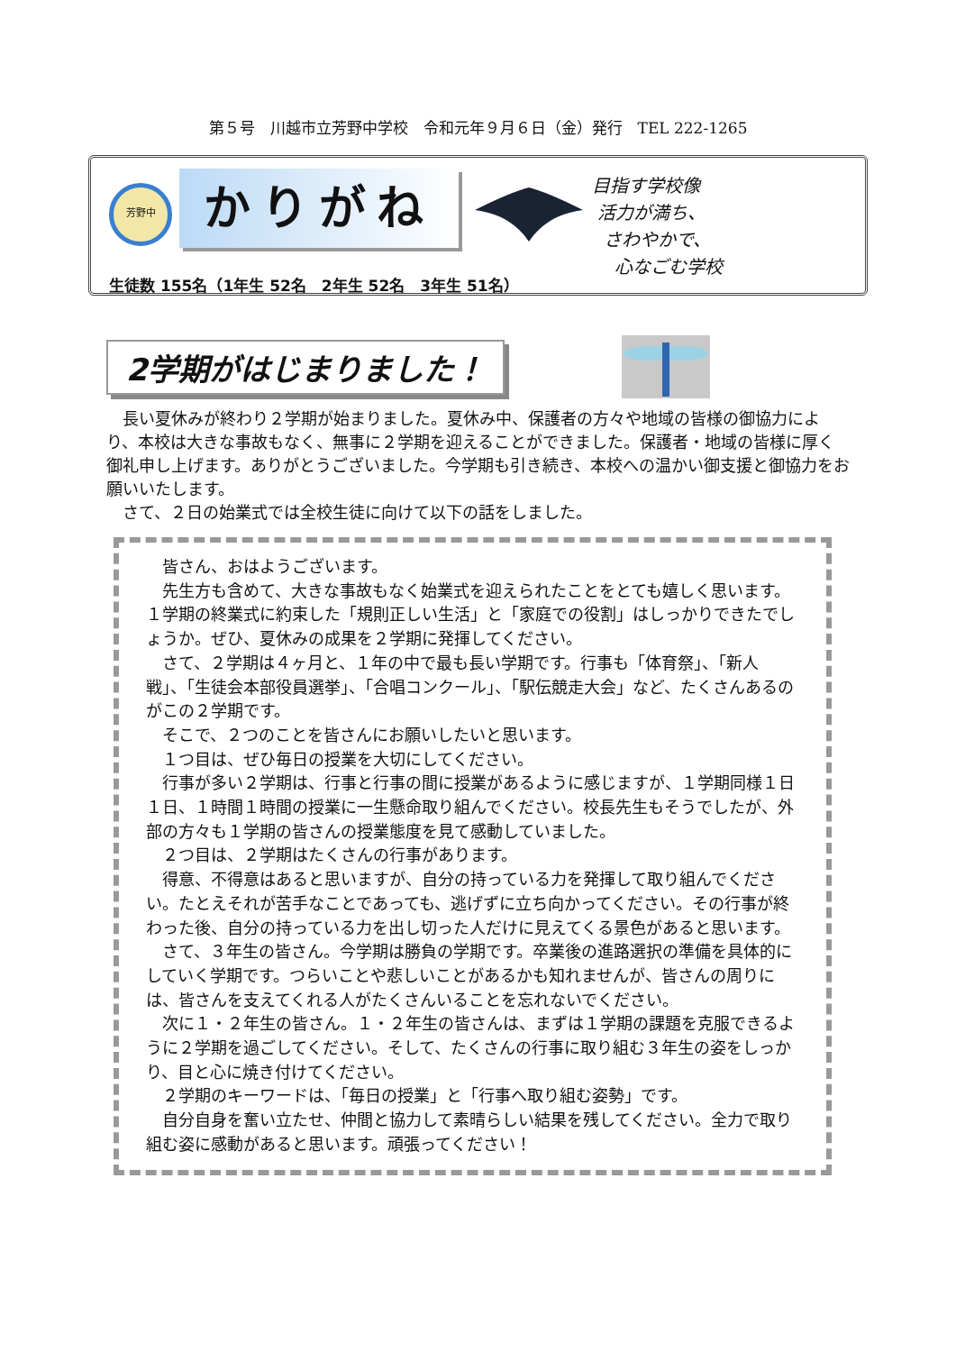第５号　川越市立芳野中学校　令和元年９月６日（金）発行　TEL 222-1265
芳野中
かりがね
目指す学校像
活力が満ち、
さわやかで、
心なごむ学校
生徒数 155名（1年生 52名　2年生 52名　3年生 51名）
2学期がはじまりました！
長い夏休みが終わり２学期が始まりました。夏休み中、保護者の方々や地域の皆様の御協力により、本校は大きな事故もなく、無事に２学期を迎えることができました。保護者・地域の皆様に厚く御礼申し上げます。ありがとうございました。今学期も引き続き、本校への温かい御支援と御協力をお願いいたします。
さて、２日の始業式では全校生徒に向けて以下の話をしました。
皆さん、おはようございます。
先生方も含めて、大きな事故もなく始業式を迎えられたことをとても嬉しく思います。１学期の終業式に約束した「規則正しい生活」と「家庭での役割」はしっかりできたでしょうか。ぜひ、夏休みの成果を２学期に発揮してください。
さて、２学期は４ヶ月と、１年の中で最も長い学期です。行事も「体育祭」、「新人戦」、「生徒会本部役員選挙」、「合唱コンクール」、「駅伝競走大会」など、たくさんあるのがこの２学期です。
そこで、２つのことを皆さんにお願いしたいと思います。
１つ目は、ぜひ毎日の授業を大切にしてください。
行事が多い２学期は、行事と行事の間に授業があるように感じますが、１学期同様１日１日、１時間１時間の授業に一生懸命取り組んでください。校長先生もそうでしたが、外部の方々も１学期の皆さんの授業態度を見て感動していました。
２つ目は、２学期はたくさんの行事があります。
得意、不得意はあると思いますが、自分の持っている力を発揮して取り組んでください。たとえそれが苦手なことであっても、逃げずに立ち向かってください。その行事が終わった後、自分の持っている力を出し切った人だけに見えてくる景色があると思います。
さて、３年生の皆さん。今学期は勝負の学期です。卒業後の進路選択の準備を具体的にしていく学期です。つらいことや悲しいことがあるかも知れませんが、皆さんの周りには、皆さんを支えてくれる人がたくさんいることを忘れないでください。
次に１・２年生の皆さん。１・２年生の皆さんは、まずは１学期の課題を克服できるように２学期を過ごしてください。そして、たくさんの行事に取り組む３年生の姿をしっかり、目と心に焼き付けてください。
２学期のキーワードは、「毎日の授業」と「行事へ取り組む姿勢」です。
自分自身を奮い立たせ、仲間と協力して素晴らしい結果を残してください。全力で取り組む姿に感動があると思います。頑張ってください！